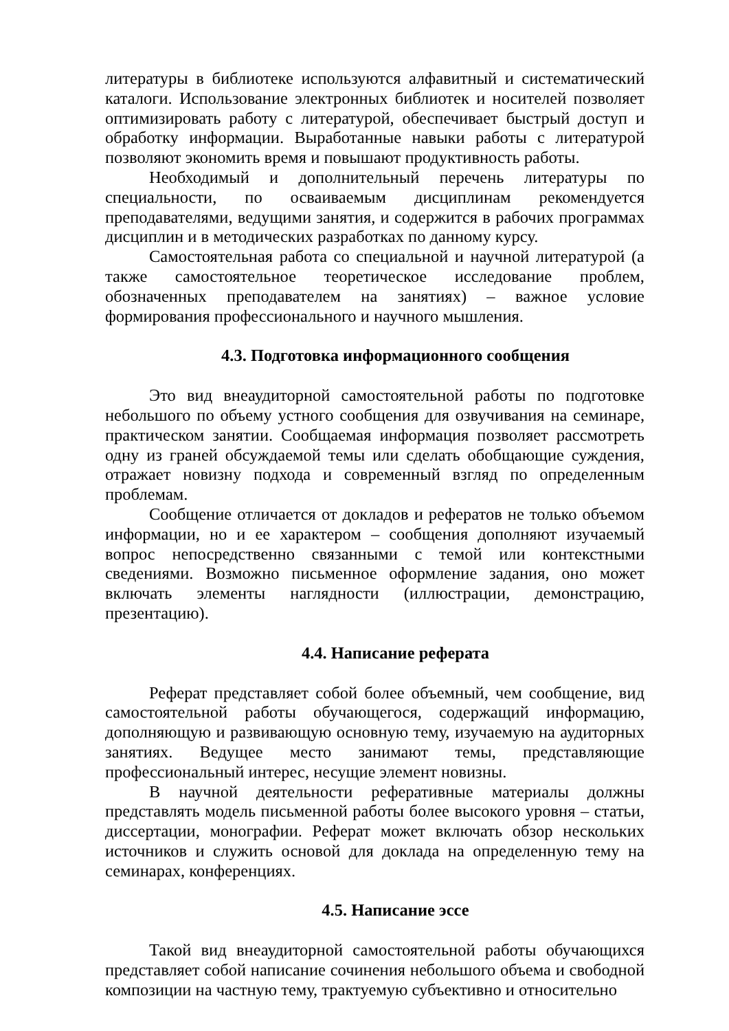литературы в библиотеке используются алфавитный и систематический каталоги. Использование электронных библиотек и носителей позволяет оптимизировать работу с литературой, обеспечивает быстрый доступ и обработку информации. Выработанные навыки работы с литературой позволяют экономить время и повышают продуктивность работы.
Необходимый и дополнительный перечень литературы по специальности, по осваиваемым дисциплинам рекомендуется преподавателями, ведущими занятия, и содержится в рабочих программах дисциплин и в методических разработках по данному курсу.
Самостоятельная работа со специальной и научной литературой (а также самостоятельное теоретическое исследование проблем, обозначенных преподавателем на занятиях) – важное условие формирования профессионального и научного мышления.
4.3. Подготовка информационного сообщения
Это вид внеаудиторной самостоятельной работы по подготовке небольшого по объему устного сообщения для озвучивания на семинаре, практическом занятии. Сообщаемая информация позволяет рассмотреть одну из граней обсуждаемой темы или сделать обобщающие суждения, отражает новизну подхода и современный взгляд по определенным проблемам.
Сообщение отличается от докладов и рефератов не только объемом информации, но и ее характером – сообщения дополняют изучаемый вопрос непосредственно связанными с темой или контекстными сведениями. Возможно письменное оформление задания, оно может включать элементы наглядности (иллюстрации, демонстрацию, презентацию).
4.4. Написание реферата
Реферат представляет собой более объемный, чем сообщение, вид самостоятельной работы обучающегося, содержащий информацию, дополняющую и развивающую основную тему, изучаемую на аудиторных занятиях. Ведущее место занимают темы, представляющие профессиональный интерес, несущие элемент новизны.
В научной деятельности реферативные материалы должны представлять модель письменной работы более высокого уровня – статьи, диссертации, монографии. Реферат может включать обзор нескольких источников и служить основой для доклада на определенную тему на семинарах, конференциях.
4.5. Написание эссе
Такой вид внеаудиторной самостоятельной работы обучающихся представляет собой написание сочинения небольшого объема и свободной композиции на частную тему, трактуемую субъективно и относительно